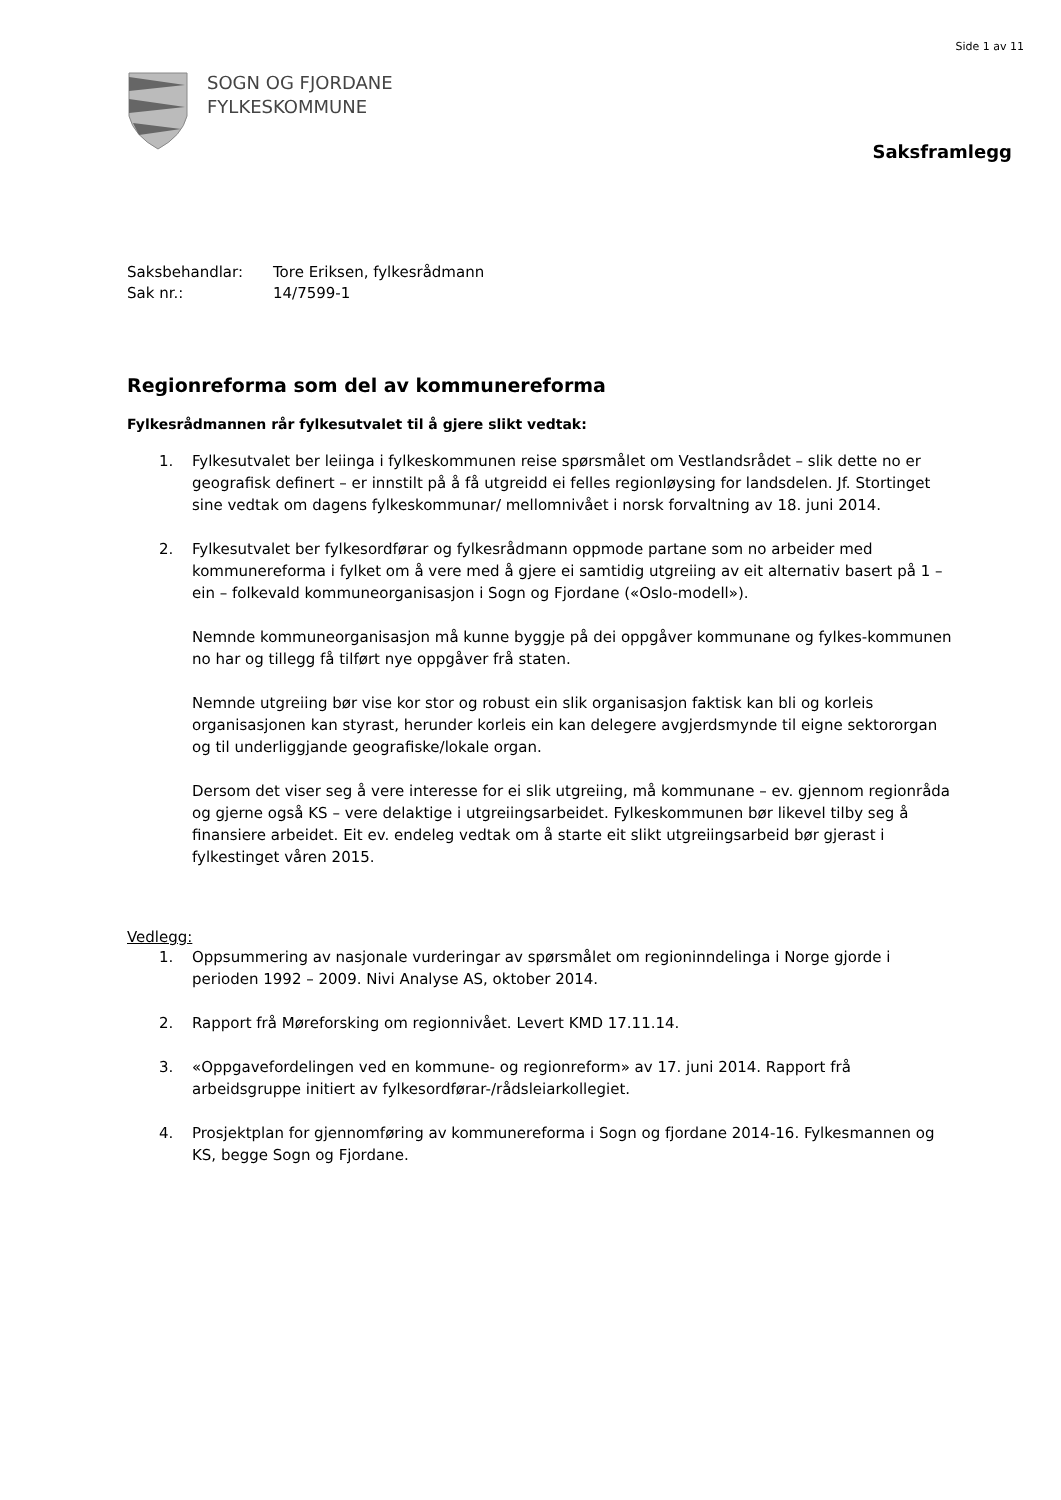Side 1 av 11
SOGN OG FJORDANE
FYLKESKOMMUNE
Saksframlegg
Saksbehandlar: Tore Eriksen, fylkesrådmann
Sak nr.: 14/7599-1
Regionreforma som del av kommunereforma
Fylkesrådmannen rår fylkesutvalet til å gjere slikt vedtak:
1. Fylkesutvalet ber leiinga i fylkeskommunen reise spørsmålet om Vestlandsrådet – slik dette no er geografisk definert – er innstilt på å få utgreidd ei felles regionløysing for landsdelen. Jf. Stortinget sine vedtak om dagens fylkeskommunar/ mellomnivået i norsk forvaltning av 18. juni 2014.
2. Fylkesutvalet ber fylkesordførar og fylkesrådmann oppmode partane som no arbeider med kommunereforma i fylket om å vere med å gjere ei samtidig utgreiing av eit alternativ basert på 1 – ein – folkevald kommuneorganisasjon i Sogn og Fjordane («Oslo-modell»).
Nemnde kommuneorganisasjon må kunne byggje på dei oppgåver kommunane og fylkes-kommunen no har og tillegg få tilført nye oppgåver frå staten.
Nemnde utgreiing bør vise kor stor og robust ein slik organisasjon faktisk kan bli og korleis organisasjonen kan styrast, herunder korleis ein kan delegere avgjerdsmynde til eigne sektororgan og til underliggjande geografiske/lokale organ.
Dersom det viser seg å vere interesse for ei slik utgreiing, må kommunane – ev. gjennom regionråda og gjerne også KS – vere delaktige i utgreiingsarbeidet. Fylkeskommunen bør likevel tilby seg å finansiere arbeidet. Eit ev. endeleg vedtak om å starte eit slikt utgreiingsarbeid bør gjerast i fylkestinget våren 2015.
Vedlegg:
1. Oppsummering av nasjonale vurderingar av spørsmålet om regioninndelinga i Norge gjorde i perioden 1992 – 2009. Nivi Analyse AS, oktober 2014.
2. Rapport frå Møreforsking om regionnivået. Levert KMD 17.11.14.
3. «Oppgavefordelingen ved en kommune- og regionreform» av 17. juni 2014. Rapport frå arbeidsgruppe initiert av fylkesordførar-/rådsleiarkollegiet.
4. Prosjektplan for gjennomføring av kommunereforma i Sogn og fjordane 2014-16. Fylkesmannen og KS, begge Sogn og Fjordane.